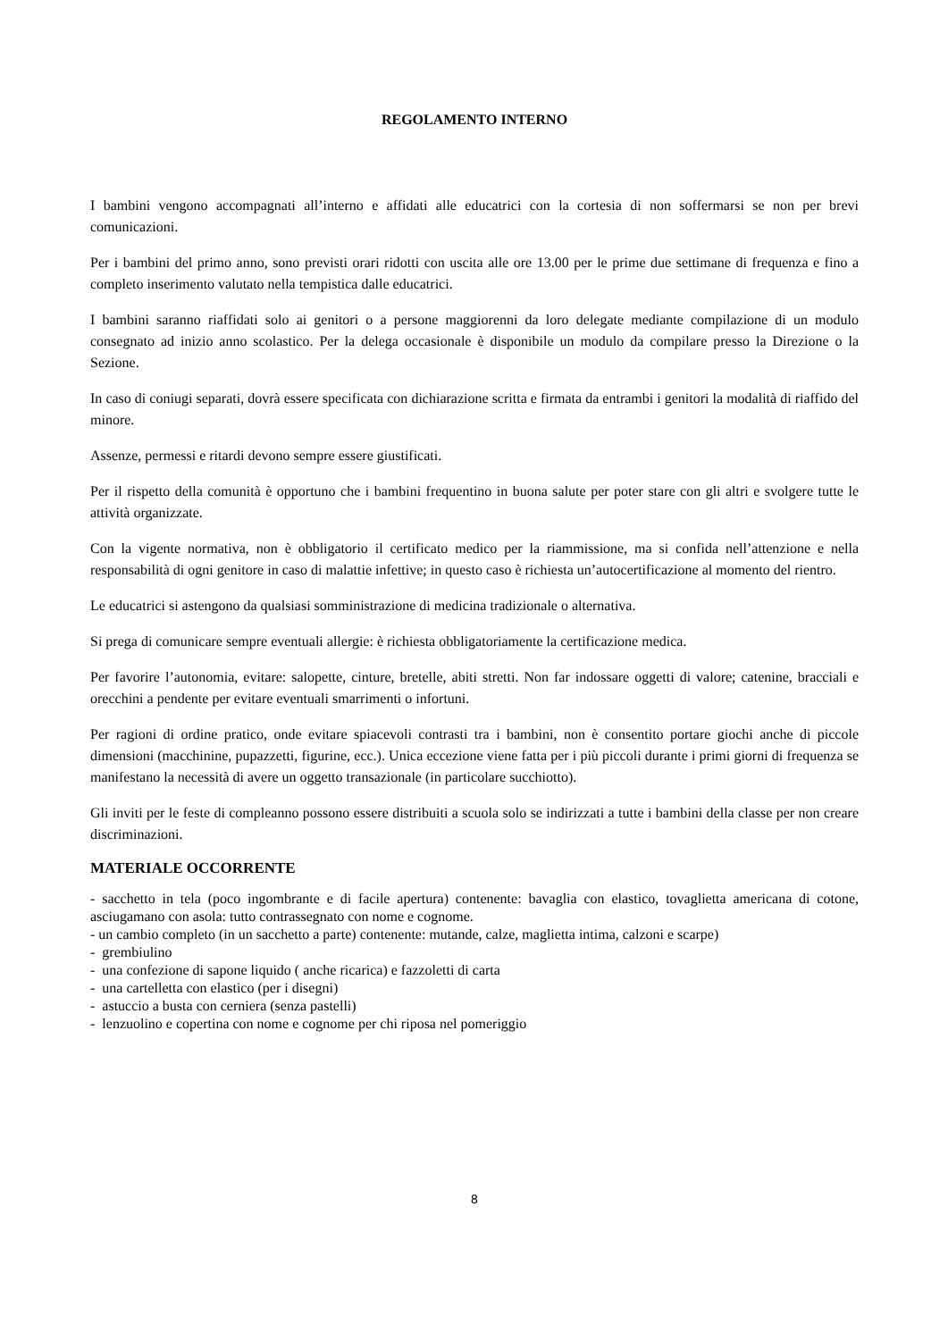REGOLAMENTO INTERNO
I bambini vengono accompagnati all’interno e affidati alle educatrici con la cortesia di non soffermarsi se non per brevi comunicazioni.
Per i bambini del primo anno, sono previsti orari ridotti con uscita alle ore 13.00 per le prime due settimane di frequenza e fino a completo inserimento valutato nella tempistica dalle educatrici.
I bambini saranno riaffidati solo ai genitori o a persone maggiorenni da loro delegate mediante compilazione di un modulo consegnato ad inizio anno scolastico. Per la delega occasionale è disponibile un modulo da compilare presso la Direzione o la Sezione.
In caso di coniugi separati, dovrà essere specificata con dichiarazione scritta e firmata da entrambi i genitori la modalità di riaffido del minore.
Assenze, permessi e ritardi devono sempre essere giustificati.
Per il rispetto della comunità è opportuno che i bambini frequentino in buona salute per poter stare con gli altri e svolgere tutte le attività organizzate.
Con la vigente normativa, non è obbligatorio il certificato medico per la riammissione, ma si confida nell’attenzione e nella responsabilità di ogni genitore in caso di malattie infettive; in questo caso è richiesta un’autocertificazione al momento del rientro.
Le educatrici si astengono da qualsiasi somministrazione di medicina tradizionale o alternativa.
Si prega di comunicare sempre eventuali allergie: è richiesta obbligatoriamente la certificazione medica.
Per favorire l’autonomia, evitare: salopette, cinture, bretelle, abiti stretti. Non far indossare oggetti di valore; catenine, bracciali e orecchini a pendente per evitare eventuali smarrimenti o infortuni.
Per ragioni di ordine pratico, onde evitare spiacevoli contrasti tra i bambini, non è consentito portare giochi anche di piccole dimensioni (macchinine, pupazzetti, figurine, ecc.). Unica eccezione viene fatta per i più piccoli durante i primi giorni di frequenza se manifestano la necessità di avere un oggetto transazionale (in particolare succhiotto).
Gli inviti per le feste di compleanno possono essere distribuiti a scuola solo se indirizzati a tutte i bambini della classe per non creare discriminazioni.
MATERIALE OCCORRENTE
- sacchetto in tela (poco ingombrante e di facile apertura) contenente: bavaglia con elastico, tovaglietta americana di cotone, asciugamano con asola: tutto contrassegnato con nome e cognome.
- un cambio completo (in un sacchetto a parte) contenente: mutande, calze, maglietta intima, calzoni e scarpe)
- grembiulino
- una confezione di sapone liquido ( anche ricarica) e fazzoletti di carta
- una cartelletta con elastico (per i disegni)
- astuccio a busta con cerniera (senza pastelli)
- lenzuolino e copertina con nome e cognome per chi riposa nel pomeriggio
8